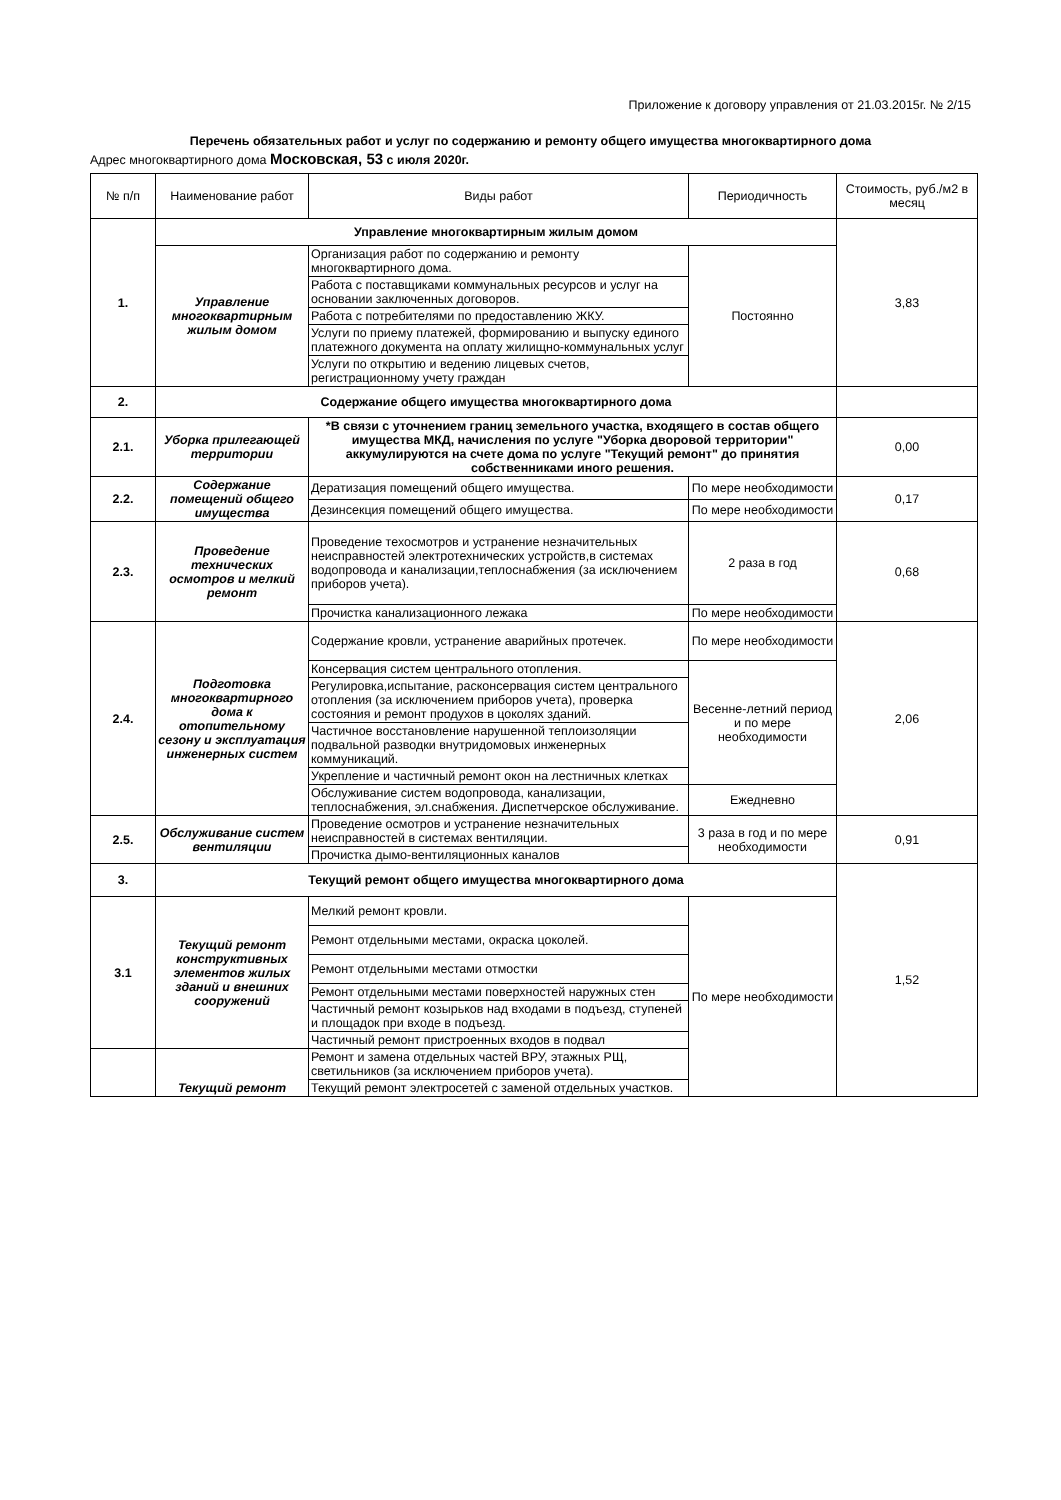Приложение к договору управления от 21.03.2015г. № 2/15
Перечень обязательных работ и услуг по содержанию и ремонту общего имущества многоквартирного дома
Адрес многоквартирного дома Московская, 53 с июля 2020г.
| № п/п | Наименование работ | Виды работ | Периодичность | Стоимость, руб./м2 в месяц |
| --- | --- | --- | --- | --- |
| 1. | Управление многоквартирным жилым домом | | | 3,83 |
| | Управление многоквартирным жилым домом | Организация работ по содержанию и ремонту многоквартирного дома. | Постоянно | |
| | | Работа с поставщиками коммунальных ресурсов и услуг на основании заключенных договоров. | | |
| | | Работа с потребителями по предоставлению ЖКУ. | | |
| | | Услуги по приему платежей, формированию и выпуску единого платежного документа на оплату жилищно-коммунальных услуг | | |
| | | Услуги по открытию и ведению лицевых счетов, регистрационному учету граждан | | |
| 2. | Содержание общего имущества многоквартирного дома | | | |
| 2.1. | Уборка прилегающей территории | *В связи с уточнением границ земельного участка, входящего в состав общего имущества МКД, начисления по услуге "Уборка дворовой территории" аккумулируются на счете дома по услуге "Текущий ремонт" до принятия собственниками иного решения. | | 0,00 |
| 2.2. | Содержание помещений общего имущества | Дератизация помещений общего имущества. | По мере необходимости | 0,17 |
| | | Дезинсекция помещений общего имущества. | По мере необходимости | |
| 2.3. | Проведение технических осмотров и мелкий ремонт | Проведение техосмотров и устранение незначительных неисправностей электротехнических устройств,в системах водопровода и канализации,теплоснабжения (за исключением приборов учета). | 2 раза в год | 0,68 |
| | | Прочистка канализационного лежака | По мере необходимости | |
| 2.4. | Подготовка многоквартирного дома к отопительному сезону и эксплуатация инженерных систем | Содержание кровли, устранение аварийных протечек. | По мере необходимости | 2,06 |
| | | Консервация систем центрального отопления. | Весенне-летний период и по мере необходимости | |
| | | Регулировка,испытание, расконсервация систем центрального отопления (за исключением приборов учета), проверка состояния и ремонт продухов в цоколях зданий. | | |
| | | Частичное восстановление нарушенной теплоизоляции подвальной разводки внутридомовых инженерных коммуникаций. | | |
| | | Укрепление и частичный ремонт окон на лестничных клетках | | |
| | | Обслуживание систем водопровода, канализации, теплоснабжения, эл.снабжения. Диспетчерское обслуживание. | Ежедневно | |
| 2.5. | Обслуживание систем вентиляции | Проведение осмотров и устранение незначительных неисправностей в системах вентиляции. | 3 раза в год и по мере необходимости | 0,91 |
| | | Прочистка дымо-вентиляционных каналов | | |
| 3. | Текущий ремонт общего имущества многоквартирного дома | | | 1,52 |
| 3.1 | Текущий ремонт конструктивных элементов жилых зданий и внешних сооружений | Мелкий ремонт кровли. | По мере необходимости | |
| | | Ремонт отдельными местами, окраска цоколей. | | |
| | | Ремонт отдельными местами отмостки | | |
| | | Ремонт отдельными местами поверхностей наружных стен | | |
| | | Частичный ремонт козырьков над входами в подъезд, ступеней и площадок при входе в подъезд. | | |
| | | Частичный ремонт пристроенных входов в подвал | | |
| | Текущий ремонт | Ремонт и замена отдельных частей ВРУ, этажных РЩ, светильников (за исключением приборов учета). | | |
| | | Текущий ремонт электросетей с заменой отдельных участков. | | |